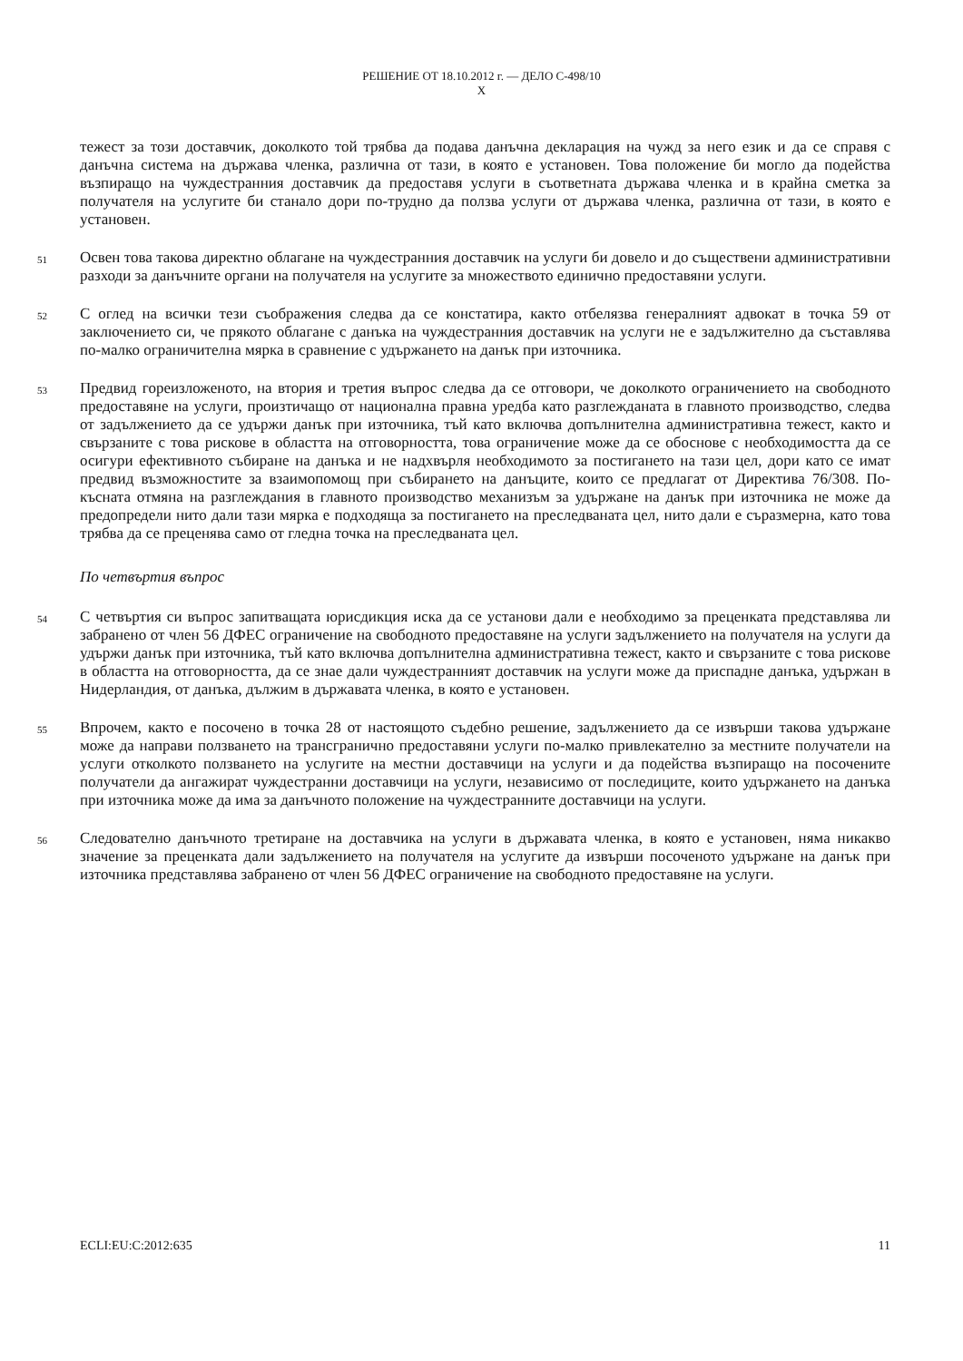РЕШЕНИЕ ОТ 18.10.2012 г. — ДЕЛО C-498/10
X
тежест за този доставчик, доколкото той трябва да подава данъчна декларация на чужд за него език и да се справя с данъчна система на държава членка, различна от тази, в която е установен. Това положение би могло да подейства възпиращо на чуждестранния доставчик да предоставя услуги в съответната държава членка и в крайна сметка за получателя на услугите би станало дори по-трудно да ползва услуги от държава членка, различна от тази, в която е установен.
51
Освен това такова директно облагане на чуждестранния доставчик на услуги би довело и до съществени административни разходи за данъчните органи на получателя на услугите за множеството единично предоставяни услуги.
52
С оглед на всички тези съображения следва да се констатира, както отбелязва генералният адвокат в точка 59 от заключението си, че прякото облагане с данъка на чуждестранния доставчик на услуги не е задължително да съставлява по-малко ограничителна мярка в сравнение с удържането на данък при източника.
53
Предвид гореизложеното, на втория и третия въпрос следва да се отговори, че доколкото ограничението на свободното предоставяне на услуги, произтичащо от национална правна уредба като разглежданата в главното производство, следва от задължението да се удържи данък при източника, тъй като включва допълнителна административна тежест, както и свързаните с това рискове в областта на отговорността, това ограничение може да се обоснове с необходимостта да се осигури ефективното събиране на данъка и не надхвърля необходимото за постигането на тази цел, дори като се имат предвид възможностите за взаимопомощ при събирането на данъците, които се предлагат от Директива 76/308. По-късната отмяна на разглеждания в главното производство механизъм за удържане на данък при източника не може да предопредели нито дали тази мярка е подходяща за постигането на преследваната цел, нито дали е съразмерна, като това трябва да се преценява само от гледна точка на преследваната цел.
По четвъртия въпрос
54
С четвъртия си въпрос запитващата юрисдикция иска да се установи дали е необходимо за преценката представлява ли забранено от член 56 ДФЕС ограничение на свободното предоставяне на услуги задължението на получателя на услуги да удържи данък при източника, тъй като включва допълнителна административна тежест, както и свързаните с това рискове в областта на отговорността, да се знае дали чуждестранният доставчик на услуги може да приспадне данъка, удържан в Нидерландия, от данъка, дължим в държавата членка, в която е установен.
55
Впрочем, както е посочено в точка 28 от настоящото съдебно решение, задължението да се извърши такова удържане може да направи ползването на трансгранично предоставяни услуги по-малко привлекателно за местните получатели на услуги отколкото ползването на услугите на местни доставчици на услуги и да подейства възпиращо на посочените получатели да ангажират чуждестранни доставчици на услуги, независимо от последиците, които удържането на данъка при източника може да има за данъчното положение на чуждестранните доставчици на услуги.
56
Следователно данъчното третиране на доставчика на услуги в държавата членка, в която е установен, няма никакво значение за преценката дали задължението на получателя на услугите да извърши посоченото удържане на данък при източника представлява забранено от член 56 ДФЕС ограничение на свободното предоставяне на услуги.
ECLI:EU:C:2012:635 11